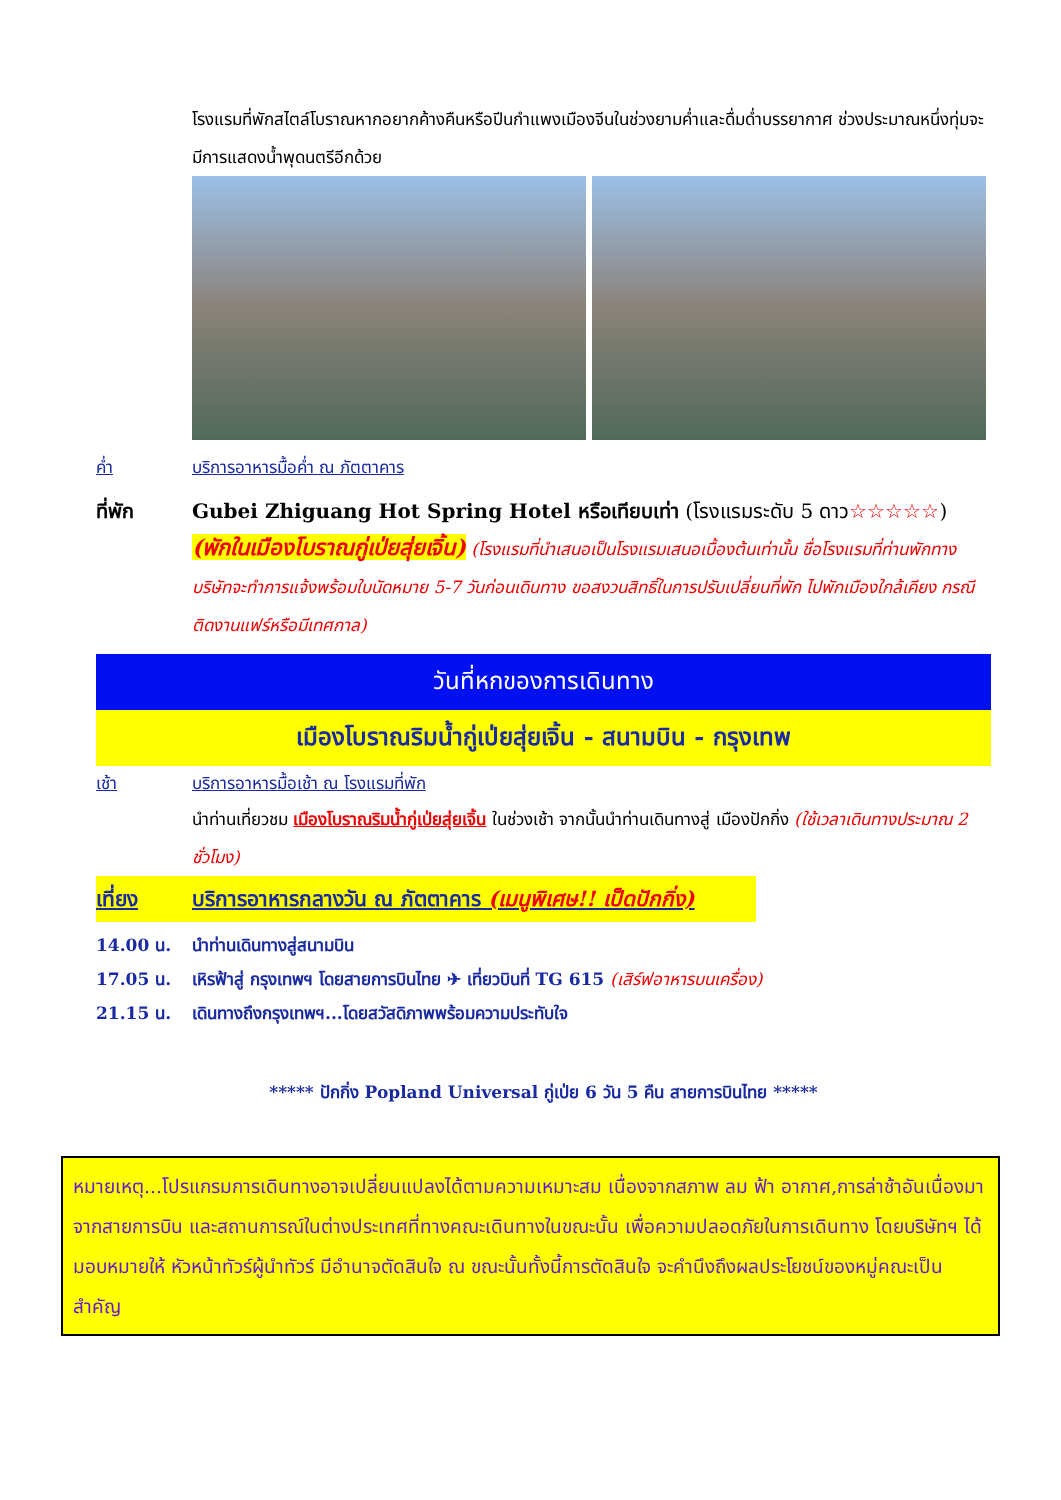โรงแรมที่พักสไตล์โบราณหากอยากค้างคืนหรือปีนกำแพงเมืองจีนในช่วงยามค่ำและดื่มด่ำบรรยากาศ ช่วงประมาณหนึ่งทุ่มจะมีการแสดงน้ำพุดนตรีอีกด้วย
ค่ำ บริการอาหารมื้อค่ำ ณ ภัตตาคาร
ที่พัก Gubei Zhiguang Hot Spring Hotel หรือเทียบเท่า (โรงแรมระดับ 5 ดาว☆☆☆☆☆)
(พักในเมืองโบราณกู่เป่ยสุ่ยเจิ้น) (โรงแรมที่นำเสนอเป็นโรงแรมเสนอเบื้องต้นเท่านั้น ชื่อโรงแรมที่ท่านพักทางบริษัทจะทำการแจ้งพร้อมใบนัดหมาย 5-7 วันก่อนเดินทาง ขอสงวนสิทธิ์ในการปรับเปลี่ยนที่พัก ไปพักเมืองใกล้เคียง กรณีติดงานแฟร์หรือมีเทศกาล)
วันที่หกของการเดินทาง
เมืองโบราณริมน้ำกู่เป่ยสุ่ยเจิ้น - สนามบิน - กรุงเทพ
เช้า บริการอาหารมื้อเช้า ณ โรงแรมที่พัก
นำท่านเที่ยวชม เมืองโบราณริมน้ำกู่เป่ยสุ่ยเจิ้น ในช่วงเช้า จากนั้นนำท่านเดินทางสู่ เมืองปักกิ่ง (ใช้เวลาเดินทางประมาณ 2 ชั่วโมง)
เที่ยง บริการอาหารกลางวัน ณ ภัตตาคาร (เมนูพิเศษ!! เป็ดปักกิ่ง)
14.00 น. นำท่านเดินทางสู่สนามบิน
17.05 น. เหิรฟ้าสู่ กรุงเทพฯ โดยสายการบินไทย ✈ เที่ยวบินที่ TG 615 (เสิร์ฟอาหารบนเครื่อง)
21.15 น. เดินทางถึงกรุงเทพฯ...โดยสวัสดิภาพพร้อมความประทับใจ
***** ปักกิ่ง Popland Universal กู่เป่ย 6 วัน 5 คืน สายการบินไทย *****
หมายเหตุ...โปรแกรมการเดินทางอาจเปลี่ยนแปลงได้ตามความเหมาะสม เนื่องจากสภาพ ลม ฟ้า อากาศ,การล่าช้าอันเนื่องมาจากสายการบิน และสถานการณ์ในต่างประเทศที่ทางคณะเดินทางในขณะนั้น เพื่อความปลอดภัยในการเดินทาง โดยบริษัทฯ ได้มอบหมายให้ หัวหน้าทัวร์ผู้นำทัวร์ มีอำนาจตัดสินใจ ณ ขณะนั้นทั้งนี้การตัดสินใจ จะคำนึงถึงผลประโยชน์ของหมู่คณะเป็นสำคัญ